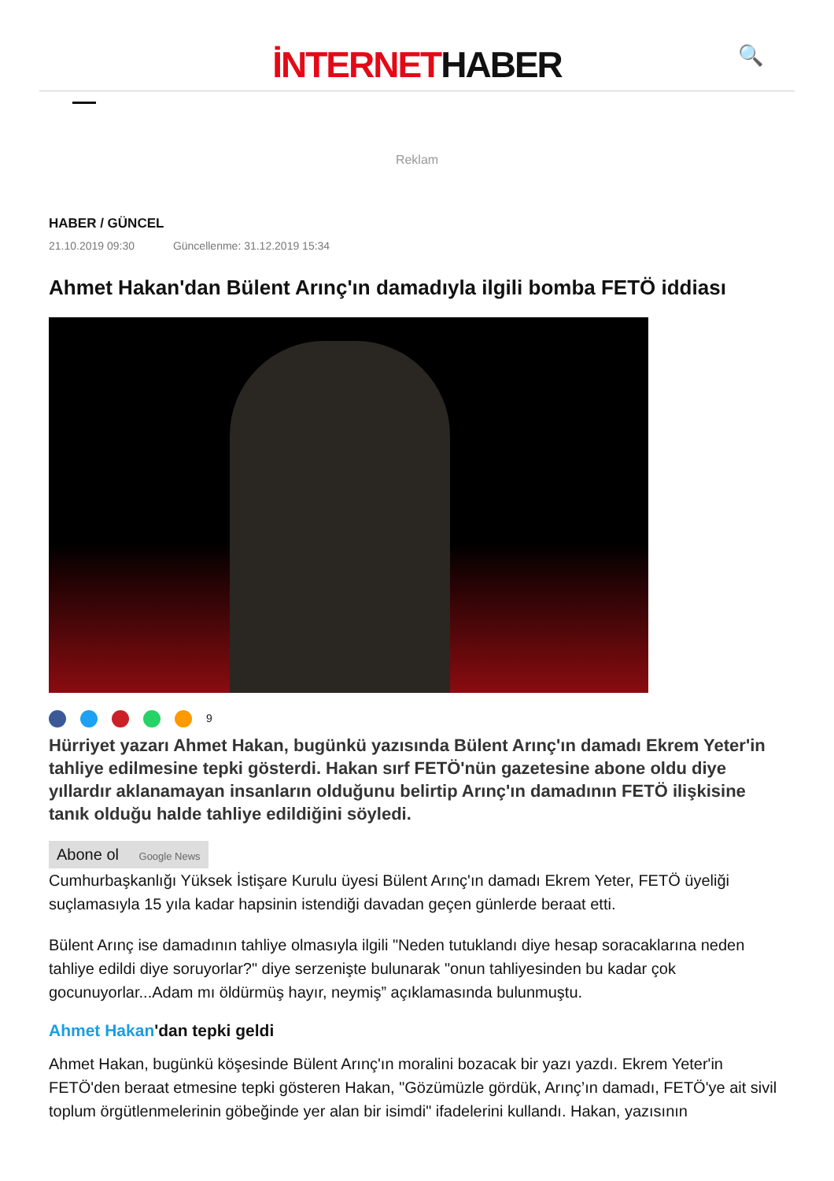İNTERNETHABER
🔍
Reklam
HABER / GÜNCEL
21.10.2019 09:30 Güncellenme: 31.12.2019 15:34
Ahmet Hakan'dan Bülent Arınç'ın damadıyla ilgili bomba FETÖ iddiası
9
Hürriyet yazarı Ahmet Hakan, bugünkü yazısında Bülent Arınç'ın damadı Ekrem Yeter'in tahliye edilmesine tepki gösterdi. Hakan sırf FETÖ'nün gazetesine abone oldu diye yıllardır aklanamayan insanların olduğunu belirtip Arınç'ın damadının FETÖ ilişkisine tanık olduğu halde tahliye edildiğini söyledi.
Abone ol Google News
Cumhurbaşkanlığı Yüksek İstişare Kurulu üyesi Bülent Arınç'ın damadı Ekrem Yeter, FETÖ üyeliği suçlamasıyla 15 yıla kadar hapsinin istendiği davadan geçen günlerde beraat etti.
Bülent Arınç ise damadının tahliye olmasıyla ilgili "Neden tutuklandı diye hesap soracaklarına neden tahliye edildi diye soruyorlar?" diye serzenişte bulunarak "onun tahliyesinden bu kadar çok gocunuyorlar...Adam mı öldürmüş hayır, neymiş” açıklamasında bulunmuştu.
Ahmet Hakan'dan tepki geldi
Ahmet Hakan, bugünkü köşesinde Bülent Arınç'ın moralini bozacak bir yazı yazdı. Ekrem Yeter'in FETÖ'den beraat etmesine tepki gösteren Hakan, "Gözümüzle gördük, Arınç’ın damadı, FETÖ'ye ait sivil toplum örgütlenmelerinin göbeğinde yer alan bir isimdi" ifadelerini kullandı. Hakan, yazısının